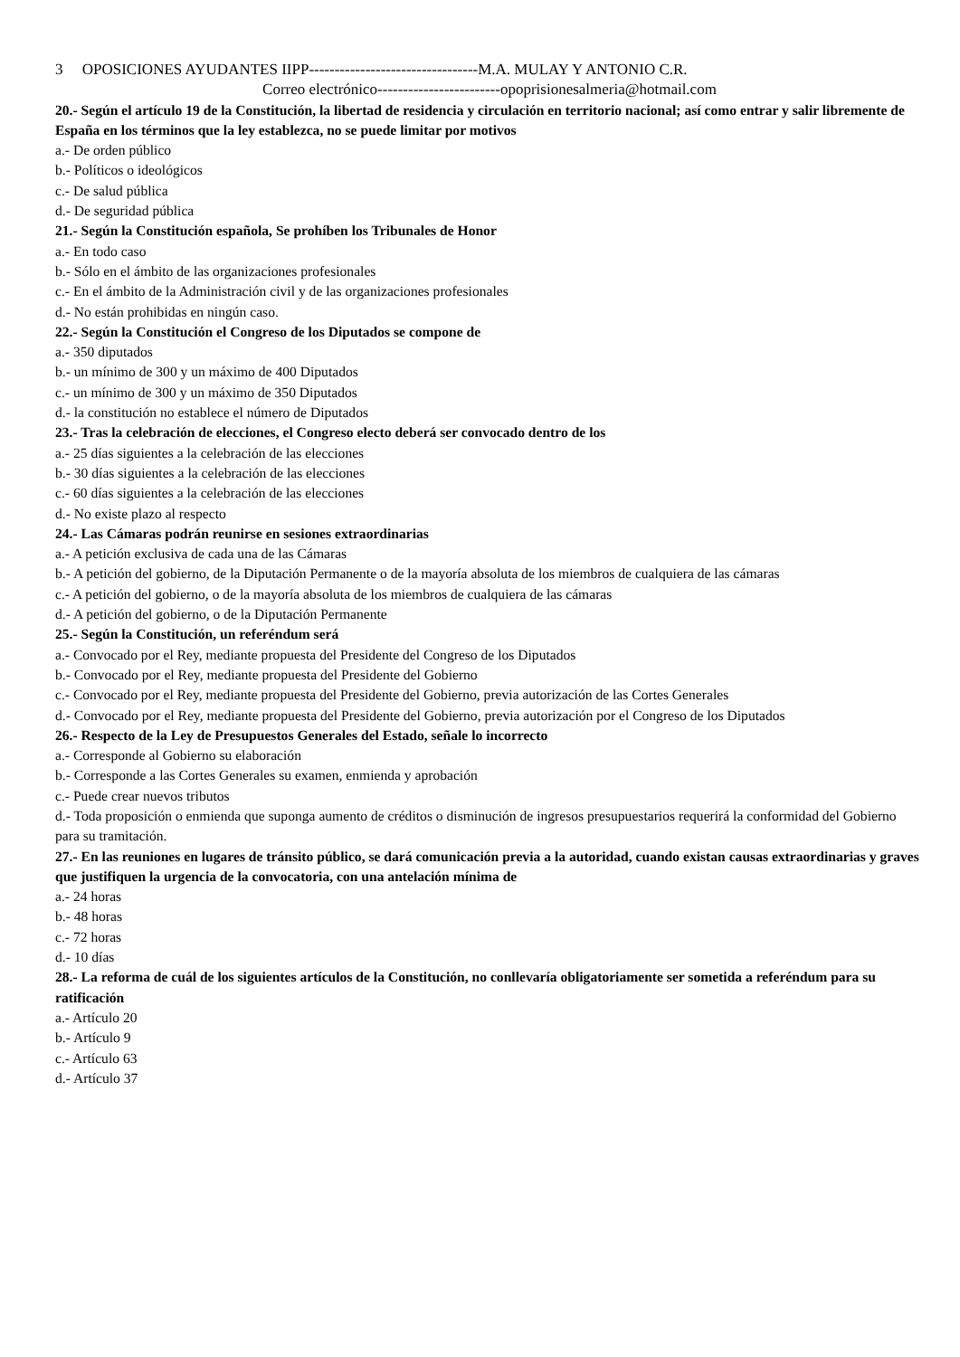3 OPOSICIONES AYUDANTES IIPP---------------------------------M.A. MULAY Y ANTONIO C.R.
Correo electrónico------------------------opoprisionesalmeria@hotmail.com
20.- Según el artículo 19 de la Constitución, la libertad de residencia y circulación en territorio nacional; así como entrar y salir libremente de España en los términos que la ley establezca, no se puede limitar por motivos
a.- De orden público
b.- Políticos o ideológicos
c.- De salud pública
d.- De seguridad pública
21.- Según la Constitución española, Se prohíben los Tribunales de Honor
a.- En todo caso
b.- Sólo en el ámbito de las organizaciones profesionales
c.- En el ámbito de la Administración civil y de las organizaciones profesionales
d.- No están prohibidas en ningún caso.
22.- Según la Constitución el Congreso de los Diputados se compone de
a.- 350 diputados
b.- un mínimo de 300 y un máximo de 400 Diputados
c.- un mínimo de 300 y un máximo de 350 Diputados
d.- la constitución no establece el número de Diputados
23.- Tras la celebración de elecciones, el Congreso electo deberá ser convocado dentro de los
a.- 25 días siguientes a la celebración de las elecciones
b.- 30 días siguientes a la celebración de las elecciones
c.- 60 días siguientes a la celebración de las elecciones
d.- No existe plazo al respecto
24.- Las Cámaras podrán reunirse en sesiones extraordinarias
a.- A petición exclusiva de cada una de las Cámaras
b.- A petición del gobierno, de la Diputación Permanente o de la mayoría absoluta de los miembros de cualquiera de las cámaras
c.- A petición del gobierno, o de la mayoría absoluta de los miembros de cualquiera de las cámaras
d.- A petición del gobierno, o de la Diputación Permanente
25.- Según la Constitución, un referéndum será
a.- Convocado por el Rey, mediante propuesta del Presidente del Congreso de los Diputados
b.- Convocado por el Rey, mediante propuesta del Presidente del Gobierno
c.- Convocado por el Rey, mediante propuesta del Presidente del Gobierno, previa autorización de las Cortes Generales
d.- Convocado por el Rey, mediante propuesta del Presidente del Gobierno, previa autorización por el Congreso de los Diputados
26.- Respecto de la Ley de Presupuestos Generales del Estado, señale lo incorrecto
a.- Corresponde al Gobierno su elaboración
b.- Corresponde a las Cortes Generales su examen, enmienda y aprobación
c.- Puede crear nuevos tributos
d.- Toda proposición o enmienda que suponga aumento de créditos o disminución de ingresos presupuestarios requerirá la conformidad del Gobierno para su tramitación.
27.- En las reuniones en lugares de tránsito público, se dará comunicación previa a la autoridad, cuando existan causas extraordinarias y graves que justifiquen la urgencia de la convocatoria, con una antelación mínima de
a.- 24 horas
b.- 48 horas
c.- 72 horas
d.- 10 días
28.- La reforma de cuál de los siguientes artículos de la Constitución, no conllevaría obligatoriamente ser sometida a referéndum para su ratificación
a.- Artículo 20
b.- Artículo 9
c.- Artículo 63
d.- Artículo 37